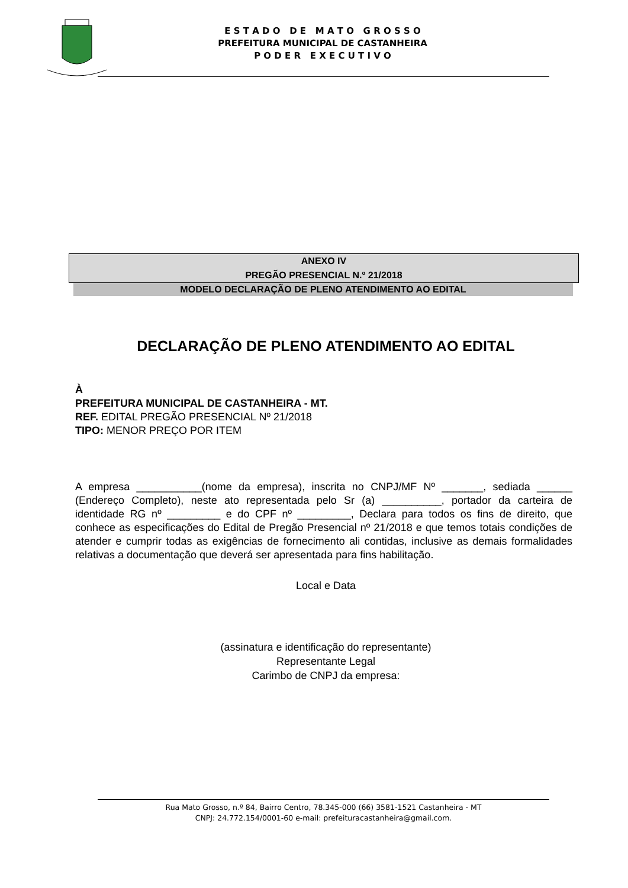E S T A D O D E M A T O G R O S S O
PREFEITURA MUNICIPAL DE CASTANHEIRA
P O D E R E X E C U T I V O
ANEXO IV
PREGÃO PRESENCIAL N.º 21/2018
MODELO DECLARAÇÃO DE PLENO ATENDIMENTO AO EDITAL
DECLARAÇÃO DE PLENO ATENDIMENTO AO EDITAL
À
PREFEITURA MUNICIPAL DE CASTANHEIRA - MT.
REF. EDITAL PREGÃO PRESENCIAL Nº 21/2018
TIPO: MENOR PREÇO POR ITEM
A empresa ___________(nome da empresa), inscrita no CNPJ/MF Nº _______, sediada ______ (Endereço Completo), neste ato representada pelo Sr (a) __________, portador da carteira de identidade RG nº _________ e do CPF nº _________, Declara para todos os fins de direito, que conhece as especificações do Edital de Pregão Presencial nº 21/2018 e que temos totais condições de atender e cumprir todas as exigências de fornecimento ali contidas, inclusive as demais formalidades relativas a documentação que deverá ser apresentada para fins habilitação.
Local e Data
(assinatura e identificação do representante)
Representante Legal
Carimbo de CNPJ da empresa:
Rua Mato Grosso, n.º 84, Bairro Centro, 78.345-000 (66) 3581-1521 Castanheira - MT
CNPJ: 24.772.154/0001-60 e-mail: prefeituracastanheira@gmail.com.